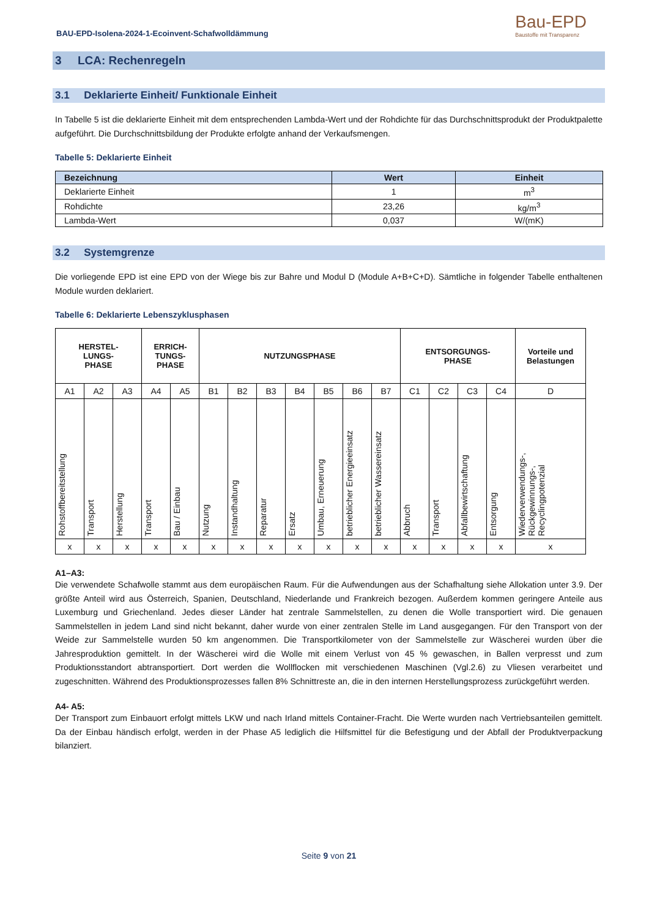BAU-EPD-Isolena-2024-1-Ecoinvent-Schafwolldämmung Bau-EPD
Baustoffe mit Transparenz
3 LCA: Rechenregeln
3.1 Deklarierte Einheit/ Funktionale Einheit
In Tabelle 5 ist die deklarierte Einheit mit dem entsprechenden Lambda-Wert und der Rohdichte für das Durchschnittsprodukt der Produktpalette aufgeführt. Die Durchschnittsbildung der Produkte erfolgte anhand der Verkaufsmengen.
Tabelle 5: Deklarierte Einheit
| Bezeichnung | Wert | Einheit |
| --- | --- | --- |
| Deklarierte Einheit | 1 | m<sup>3</sup> |
| Rohdichte | 23,26 | kg/m<sup>3</sup> |
| Lambda-Wert | 0,037 | W/(mK) |
3.2 Systemgrenze
Die vorliegende EPD ist eine EPD von der Wiege bis zur Bahre und Modul D (Module A+B+C+D). Sämtliche in folgender Tabelle enthaltenen Module wurden deklariert.
Tabelle 6: Deklarierte Lebenszyklusphasen
| HERSTEL- LUNGS- PHASE | | | ERRICH- TUNGS- PHASE | | NUTZUNGSPHASE | | | | | | | ENTSORGUNGS- PHASE | | | | Vorteile und Belastungen |
| --- | --- | --- | --- | --- | --- | --- | --- | --- | --- | --- | --- | --- | --- | --- | --- | --- |
| A1 | A2 | A3 | A4 | A5 | B1 | B2 | B3 | B4 | B5 | B6 | B7 | C1 | C2 | C3 | C4 | D |
| Rohstoffbereitstellung | Transport | Herstellung | Transport | Bau / Einbau | Nutzung | Instandhaltung | Reparatur | Ersatz | Umbau, Erneuerung | betrieblicher Energieeinsatz | betrieblicher Wassereinsatz | Abbruch | Transport | Abfallbewirtschaftung | Entsorgung | Wiederverwendungs-, Rückgewinnungs-, Recyclingpotenzial |
| x | x | x | x | x | x | x | x | x | x | x | x | x | x | x | x | x |
A1–A3:
Die verwendete Schafwolle stammt aus dem europäischen Raum. Für die Aufwendungen aus der Schafhaltung siehe Allokation unter 3.9. Der größte Anteil wird aus Österreich, Spanien, Deutschland, Niederlande und Frankreich bezogen. Außerdem kommen geringere Anteile aus Luxemburg und Griechenland. Jedes dieser Länder hat zentrale Sammelstellen, zu denen die Wolle transportiert wird. Die genauen Sammelstellen in jedem Land sind nicht bekannt, daher wurde von einer zentralen Stelle im Land ausgegangen. Für den Transport von der Weide zur Sammelstelle wurden 50 km angenommen. Die Transportkilometer von der Sammelstelle zur Wäscherei wurden über die Jahresproduktion gemittelt. In der Wäscherei wird die Wolle mit einem Verlust von 45 % gewaschen, in Ballen verpresst und zum Produktionsstandort abtransportiert. Dort werden die Wollflocken mit verschiedenen Maschinen (Vgl.2.6) zu Vliesen verarbeitet und zugeschnitten. Während des Produktionsprozesses fallen 8% Schnittreste an, die in den internen Herstellungsprozess zurückgeführt werden.
A4- A5:
Der Transport zum Einbauort erfolgt mittels LKW und nach Irland mittels Container-Fracht. Die Werte wurden nach Vertriebsanteilen gemittelt. Da der Einbau händisch erfolgt, werden in der Phase A5 lediglich die Hilfsmittel für die Befestigung und der Abfall der Produktverpackung bilanziert.
Seite 9 von 21